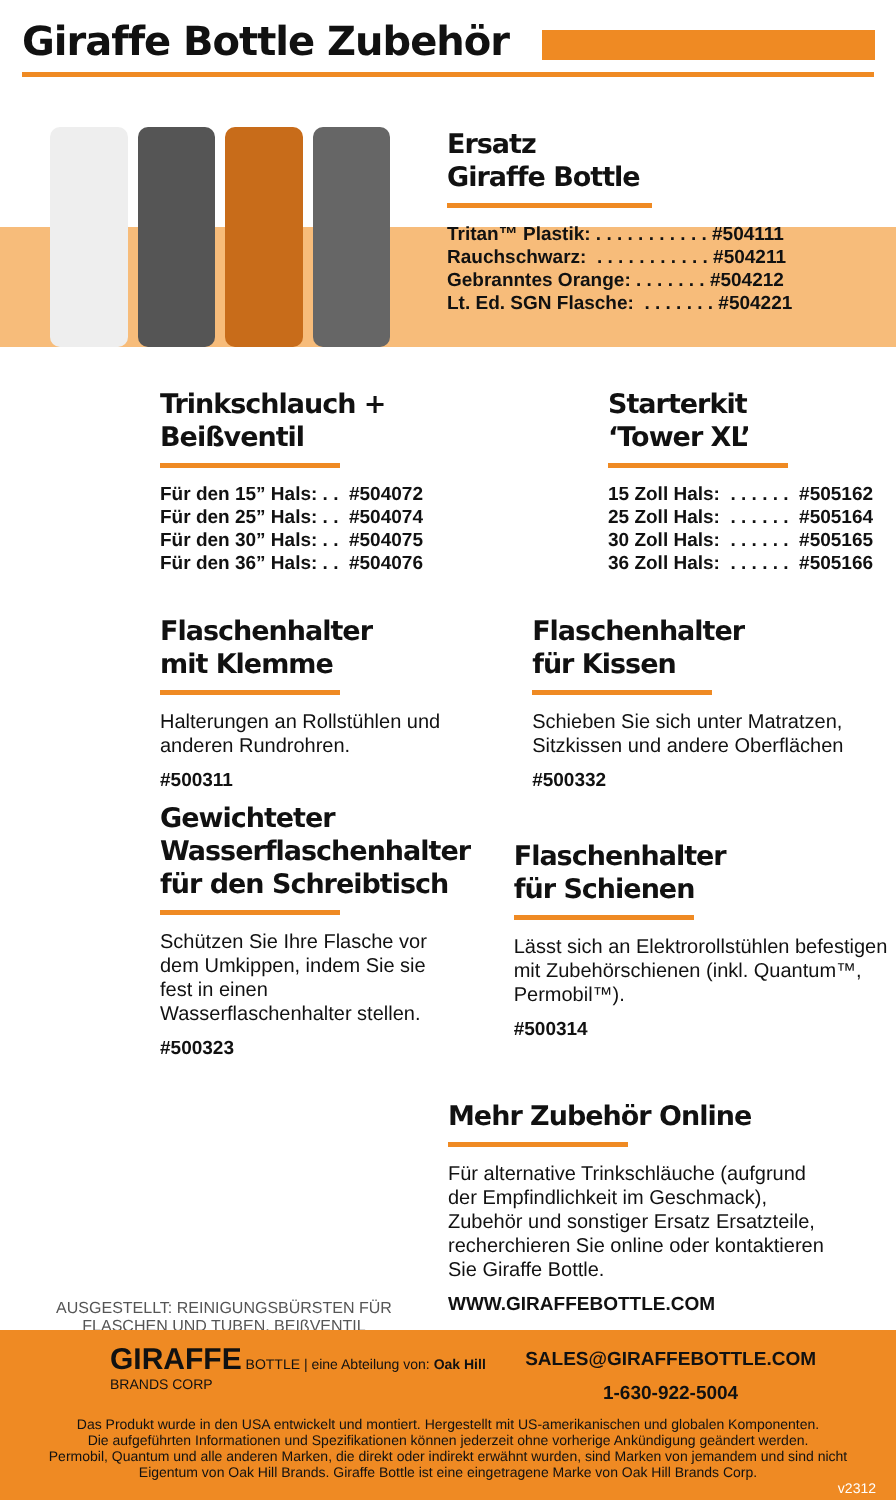Giraffe Bottle Zubehör
Ersatz
Giraffe Bottle
Tritan™ Plastik: . . . . . . . . . . . #504111 Rauchschwarz: . . . . . . . . . . . #504211 Gebranntes Orange: . . . . . . . #504212 Lt. Ed. SGN Flasche: . . . . . . . #504221
Trinkschlauch +
Beißventil
Für den 15” Hals: . . #504072 Für den 25” Hals: . . #504074 Für den 30” Hals: . . #504075 Für den 36” Hals: . . #504076
Starterkit
‘Tower XL’
15 Zoll Hals: . . . . . . #505162 25 Zoll Hals: . . . . . . #505164 30 Zoll Hals: . . . . . . #505165 36 Zoll Hals: . . . . . . #505166
Flaschenhalter
mit Klemme
Halterungen an Rollstühlen und anderen Rundrohren.
#500311
Flaschenhalter
für Kissen
Schieben Sie sich unter Matratzen, Sitzkissen und andere Oberflächen
#500332
Gewichteter Wasserflaschenhalter für den Schreibtisch
Schützen Sie Ihre Flasche vor dem Umkippen, indem Sie sie fest in einen Wasserflaschenhalter stellen.
#500323
Flaschenhalter
für Schienen
Lässt sich an Elektrorollstühlen befestigen mit Zubehörschienen (inkl. Quantum™, Permobil™).
#500314
AUSGESTELLT: REINIGUNGSBÜRSTEN FÜR
FLASCHEN UND TUBEN, BEIßVENTIL
Mehr Zubehör Online
Für alternative Trinkschläuche (aufgrund der Empfindlichkeit im Geschmack), Zubehör und sonstiger Ersatz Ersatzteile, recherchieren Sie online oder kontaktieren Sie Giraffe Bottle.
WWW.GIRAFFEBOTTLE.COM
GIRAFFE BOTTLE | eine Abteilung von: Oak Hill BRANDS CORP
SALES@GIRAFFEBOTTLE.COM
1-630-922-5004
Das Produkt wurde in den USA entwickelt und montiert. Hergestellt mit US-amerikanischen und globalen Komponenten.
Die aufgeführten Informationen und Spezifikationen können jederzeit ohne vorherige Ankündigung geändert werden.
Permobil, Quantum und alle anderen Marken, die direkt oder indirekt erwähnt wurden, sind Marken von jemandem und sind nicht
Eigentum von Oak Hill Brands. Giraffe Bottle ist eine eingetragene Marke von Oak Hill Brands Corp.
v2312